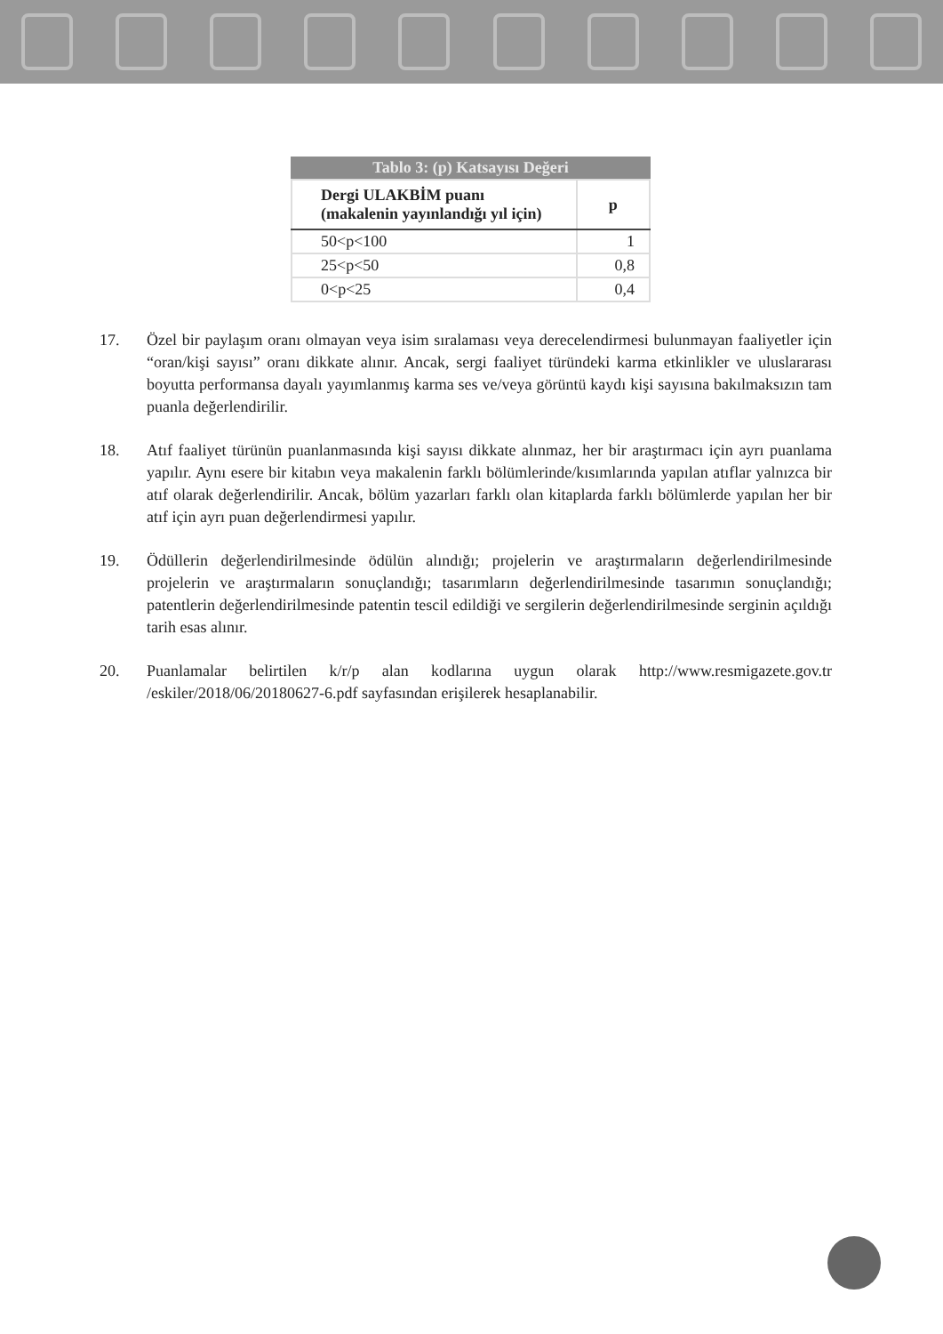Tablo 3: (p) Katsayısı Değeri
| Dergi ULAKBİM puanı (makalenin yayınlandığı yıl için) | p |
| --- | --- |
| 50<p<100 | 1 |
| 25<p<50 | 0,8 |
| 0<p<25 | 0,4 |
17. Özel bir paylaşım oranı olmayan veya isim sıralaması veya derecelendirmesi bulunmayan faaliyetler için “oran/kişi sayısı” oranı dikkate alınır. Ancak, sergi faaliyet türündeki karma etkinlikler ve uluslararası boyutta performansa dayalı yayımlanmış karma ses ve/veya görüntü kaydı kişi sayısına bakılmaksızın tam puanla değerlendirilir.
18. Atıf faaliyet türünün puanlanmasında kişi sayısı dikkate alınmaz, her bir araştırmacı için ayrı puanlama yapılır. Aynı esere bir kitabın veya makalenin farklı bölümlerinde/kısımlarında yapılan atıflar yalnızca bir atıf olarak değerlendirilir. Ancak, bölüm yazarları farklı olan kitaplarda farklı bölümlerde yapılan her bir atıf için ayrı puan değerlendirmesi yapılır.
19. Ödüllerin değerlendirilmesinde ödülün alındığı; projelerin ve araştırmaların değerlendirilmesinde projelerin ve araştırmaların sonuçlandığı; tasarımların değerlendirilmesinde tasarımın sonuçlandığı; patentlerin değerlendirilmesinde patentin tescil edildiği ve sergilerin değerlendirilmesinde serginin açıldığı tarih esas alınır.
20. Puanlamalar belirtilen k/r/p alan kodlarına uygun olarak http://www.resmigazete.gov.tr /eskiler/2018/06/20180627-6.pdf sayfasından erişilerek hesaplanabilir.